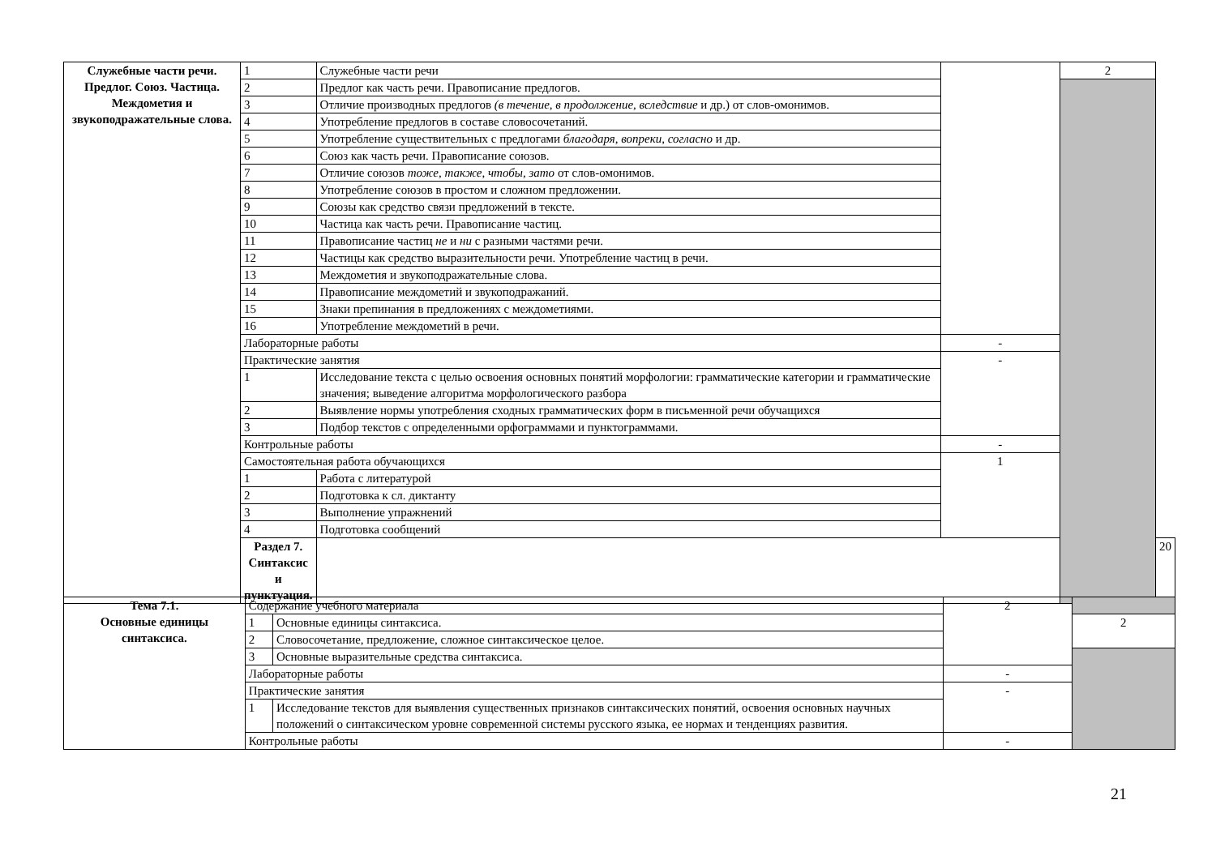| Служебные части речи. Предлог. Союз. Частица. Междометия и звукоподражательные слова. | 1 | Служебные части речи | | 2 | |
| | 2 | Предлог как часть речи. Правописание предлогов. | | | |
| | 3 | Отличие производных предлогов (в течение, в продолжение, вследствие и др.) от слов-омонимов. | | | |
| | 4 | Употребление предлогов в составе словосочетаний. | | | |
| | 5 | Употребление существительных с предлогами благодаря, вопреки, согласно и др. | | | |
| | 6 | Союз как часть речи. Правописание союзов. | | | |
| | 7 | Отличие союзов тоже, также, чтобы, зато от слов-омонимов. | | | |
| | 8 | Употребление союзов в простом и сложном предложении. | | | |
| | 9 | Союзы как средство связи предложений в тексте. | | | |
| | 10 | Частица как часть речи. Правописание частиц. | | | |
| | 11 | Правописание частиц не и ни с разными частями речи. | | | |
| | 12 | Частицы как средство выразительности речи. Употребление частиц в речи. | | | |
| | 13 | Междометия и звукоподражательные слова. | | | |
| | 14 | Правописание междометий и звукоподражаний. | | | |
| | 15 | Знаки препинания в предложениях с междометиями. | | | |
| | 16 | Употребление междометий в речи. | | | |
| | Лабораторные работы | | - | | |
| | Практические занятия | | - | | |
| | 1 | Исследование текста с целью освоения основных понятий морфологии: грамматические категории и грамматические значения; выведение алгоритма морфологического разбора | | | |
| | 2 | Выявление нормы употребления сходных грамматических форм в письменной речи обучащихся | | | |
| | 3 | Подбор текстов с определенными орфограммами и пунктограммами. | | | |
| | Контрольные работы | | - | | |
| | Самостоятельная работа обучающихся | | 1 | | |
| | 1 | Работа с литературой | | | |
| | 2 | Подготовка к сл. диктанту | | | |
| | 3 | Выполнение упражнений | | | |
| | 4 | Подготовка сообщений | | | |
| | Раздел 7. Синтаксис и пунктуация. | | | | 20 |
| Тема 7.1. Основные единицы синтаксиса. | Содержание учебного материала | | 2 | |
| | 1 | Основные единицы синтаксиса. | | 2 |
| | 2 | Словосочетание, предложение, сложное синтаксическое целое. | | |
| | 3 | Основные выразительные средства синтаксиса. | | |
| | Лабораторные работы | | - | |
| | Практические занятия | | - | |
| | 1 | Исследование текстов для выявления существенных признаков синтаксических понятий, освоения основных научных положений о синтаксическом уровне современной системы русского языка, ее нормах и тенденциях развития. | | |
| | Контрольные работы | | - | |
21